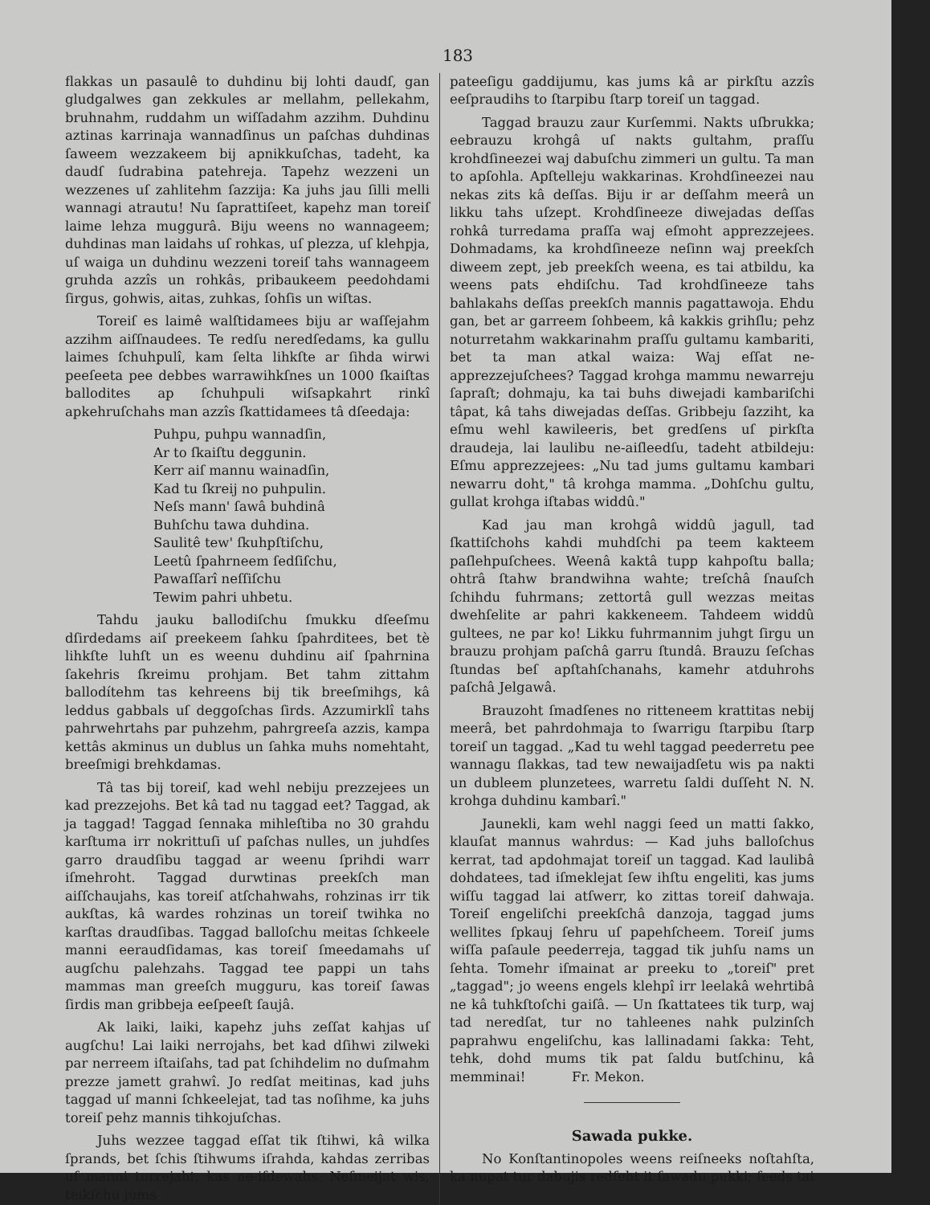183
flakkas un pasaulê to duhdinu bij lohti daudſ, gan gludgalwes gan zekkules ar mellahm, pellekahm, bruhnahm, ruddahm un wiſſadahm azzihm. Duhdinu aztinas karrinaja wannadſinus un paſchas duhdinas ſaweem wezzakeem bij apnikkuſchas, tadeht, ka daudſ ſudrabina patehreja. Tapehz wezzeni un wezzenes uſ zahlitehm ſazzija: Ka juhs jau ſilli melli wannagi atrautu! Nu ſaprattiſeet, kapehz man toreiſ laime lehza muggurâ. Biju weens no wannageem; duhdinas man laidahs uſ rohkas, uſ plezza, uſ klehpja, uſ waiga un duhdinu wezzeni toreiſ tahs wannageem gruhda azzîs un rohkâs, pribaukeem peedohdami ſirgus, gohwis, aitas, zuhkas, ſohſis un wiſtas.
Toreiſ es laimê walſtidamees biju ar waſſejahm azzihm aiſſnaudees. Te redſu neredſedams, ka gullu laimes ſchuhpulî, kam ſelta lihkſte ar ſihda wirwi peeſeeta pee debbes warrawihkſnes un 1000 ſkaiſtas ballodites ap ſchuhpuli wiſsapkahrt rinkî apkehruſchahs man azzîs ſkattidamees tâ dſeedaja:
Puhpu, puhpu wannadſin,
Ar to ſkaiſtu deggunin.
Kerr aiſ mannu wainadſin,
Kad tu ſkreij no puhpulin.
Neſs mann' ſawâ buhdinâ
Buhſchu tawa duhdina.
Saulitê tew' ſkuhpſtiſchu,
Leetû ſpahrneem ſedſiſchu,
Pawaſſarî neſſiſchu
Tewim pahri uhbetu.
Tahdu jauku ballodiſchu ſmukku dſeeſmu dſirdedams aiſ preekeem ſahku ſpahrditees, bet tè lihkſte luhſt un es weenu duhdinu aiſ ſpahrnina ſakehris ſkreimu prohjam. Bet tahm zittahm ballodítehm tas kehreens bij tik breeſmihgs, kâ leddus gabbals uſ deggoſchas ſirds. Azzumirklî tahs pahrwehrtahs par puhzehm, pahrgreeſa azzis, kampa kettâs akminus un dublus un ſahka muhs nomehtaht, breeſmigi brehkdamas.
Tâ tas bij toreiſ, kad wehl nebiju prezzejees un kad prezzejohs. Bet kâ tad nu taggad eet? Taggad, ak ja taggad! Taggad ſennaka mihleſtiba no 30 grahdu karſtuma irr nokrittuſi uſ paſchas nulles, un juhdſes garro draudſibu taggad ar weenu ſprihdi warr iſmehroht. Taggad durwtinas preekſch man aiſſchaujahs, kas toreiſ atſchahwahs, rohzinas irr tik aukſtas, kâ wardes rohzinas un toreiſ twihka no karſtas draudſibas. Taggad balloſchu meitas ſchkeele manni eeraudſidamas, kas toreiſ ſmeedamahs uſ augſchu palehzahs. Taggad tee pappi un tahs mammas man greeſch mugguru, kas toreiſ ſawas ſirdis man gribbeja eeſpeeſt ſaujâ.
Ak laiki, laiki, kapehz juhs zeſſat kahjas uſ augſchu! Lai laiki nerrojahs, bet kad dſihwi zilweki par nerreem iſtaiſahs, tad pat ſchihdelim no duſmahm prezze jamett grahwî. Jo redſat meitinas, kad juhs taggad uſ manni ſchkeelejat, tad tas noſihme, ka juhs toreiſ pehz mannis tihkojuſchas.
Juhs wezzee taggad eſſat tik ſtihwi, kâ wilka ſprands, bet ſchis ſtihwums iſrahda, kahdas zerribas uſ manni turrejaht, kas ne-iſdewahs. Neſmeijat wis, teikſchu jums
pateeſigu gaddijumu, kas jums kâ ar pirkſtu azzîs eeſpraudihs to ſtarpibu ſtarp toreiſ un taggad.
Taggad brauzu zaur Kurſemmi. Nakts uſbrukka; eebrauzu krohgâ uſ nakts gultahm, praſſu krohdſineezei waj dabuſchu zimmeri un gultu. Ta man to apſohla. Apſtelleju wakkarinas. Krohdſineezei nau nekas zits kâ deſſas. Biju ir ar deſſahm meerâ un likku tahs uſzept. Krohdſineeze diwejadas deſſas rohkâ turredama praſſa waj eſmoht apprezzejees. Dohmadams, ka krohdſineeze neſinn waj preekſch diweem zept, jeb preekſch weena, es tai atbildu, ka weens pats ehdiſchu. Tad krohdſineeze tahs bahlakahs deſſas preekſch mannis pagattawoja. Ehdu gan, bet ar garreem ſohbeem, kâ kakkis grihſlu; pehz noturretahm wakkarinahm praſſu gultamu kambariti, bet ta man atkal waiza: Waj eſſat ne-apprezzejuſchees? Taggad krohga mammu newarreju ſapraſt; dohmaju, ka tai buhs diwejadi kambariſchi tâpat, kâ tahs diwejadas deſſas. Gribbeju ſazziht, ka eſmu wehl kawileeris, bet gredſens uſ pirkſta draudeja, lai laulibu ne-aiſleedſu, tadeht atbildeju: Eſmu apprezzejees: „Nu tad jums gultamu kambari newarru doht," tâ krohga mamma. „Dohſchu gultu, gullat krohga iſtabas widdû."
Kad jau man krohgâ widdû jagull, tad ſkattiſchohs kahdi muhdſchi pa teem kakteem paſlehpuſchees. Weenâ kaktâ tupp kahpoſtu balla; ohtrâ ſtahw brandwihna wahte; treſchâ ſnauſch ſchihdu fuhrmans; zettortâ gull wezzas meitas dwehſelite ar pahri kakkeneem. Tahdeem widdû gultees, ne par ko! Likku fuhrmannim juhgt ſirgu un brauzu prohjam paſchâ garru ſtundâ. Brauzu ſeſchas ſtundas beſ apſtahſchanahs, kamehr atduhrohs paſchâ Jelgawâ.
Brauzoht ſmadſenes no ritteneem krattitas nebij meerâ, bet pahrdohmaja to ſwarrigu ſtarpibu ſtarp toreiſ un taggad. „Kad tu wehl taggad peederretu pee wannagu ſlakkas, tad tew newaijadſetu wis pa nakti un dubleem plunzetees, warretu ſaldi duſſeht N. N. krohga duhdinu kambarî."
Jaunekli, kam wehl naggi ſeed un matti ſakko, klauſat mannus wahrdus: — Kad juhs balloſchus kerrat, tad apdohmajat toreiſ un taggad. Kad laulibâ dohdatees, tad iſmeklejat ſew ihſtu engeliti, kas jums wiſſu taggad lai atſwerr, ko zittas toreiſ dahwaja. Toreiſ engeliſchi preekſchâ danzoja, taggad jums wellites ſpkauj ſehru uſ papehſcheem. Toreiſ jums wiſſa paſaule peederreja, taggad tik juhſu nams un ſehta. Tomehr iſmainat ar preeku to „toreiſ" pret „taggad"; jo weens engels klehpî irr leelakâ wehrtibâ ne kâ tuhkſtoſchi gaiſâ. — Un ſkattatees tik turp, waj tad neredſat, tur no tahleenes nahk pulzinſch paprahwu engeliſchu, kas lallinadami ſakka: Teht, tehk, dohd mums tik pat ſaldu butſchinu, kâ memminai! Fr. Mekon.
Sawada pukke.
No Konſtantinopoles weens reiſneeks noſtahſta, ka nupat tur dabujis redſeht it ſawadu pukki; ſeeds tai